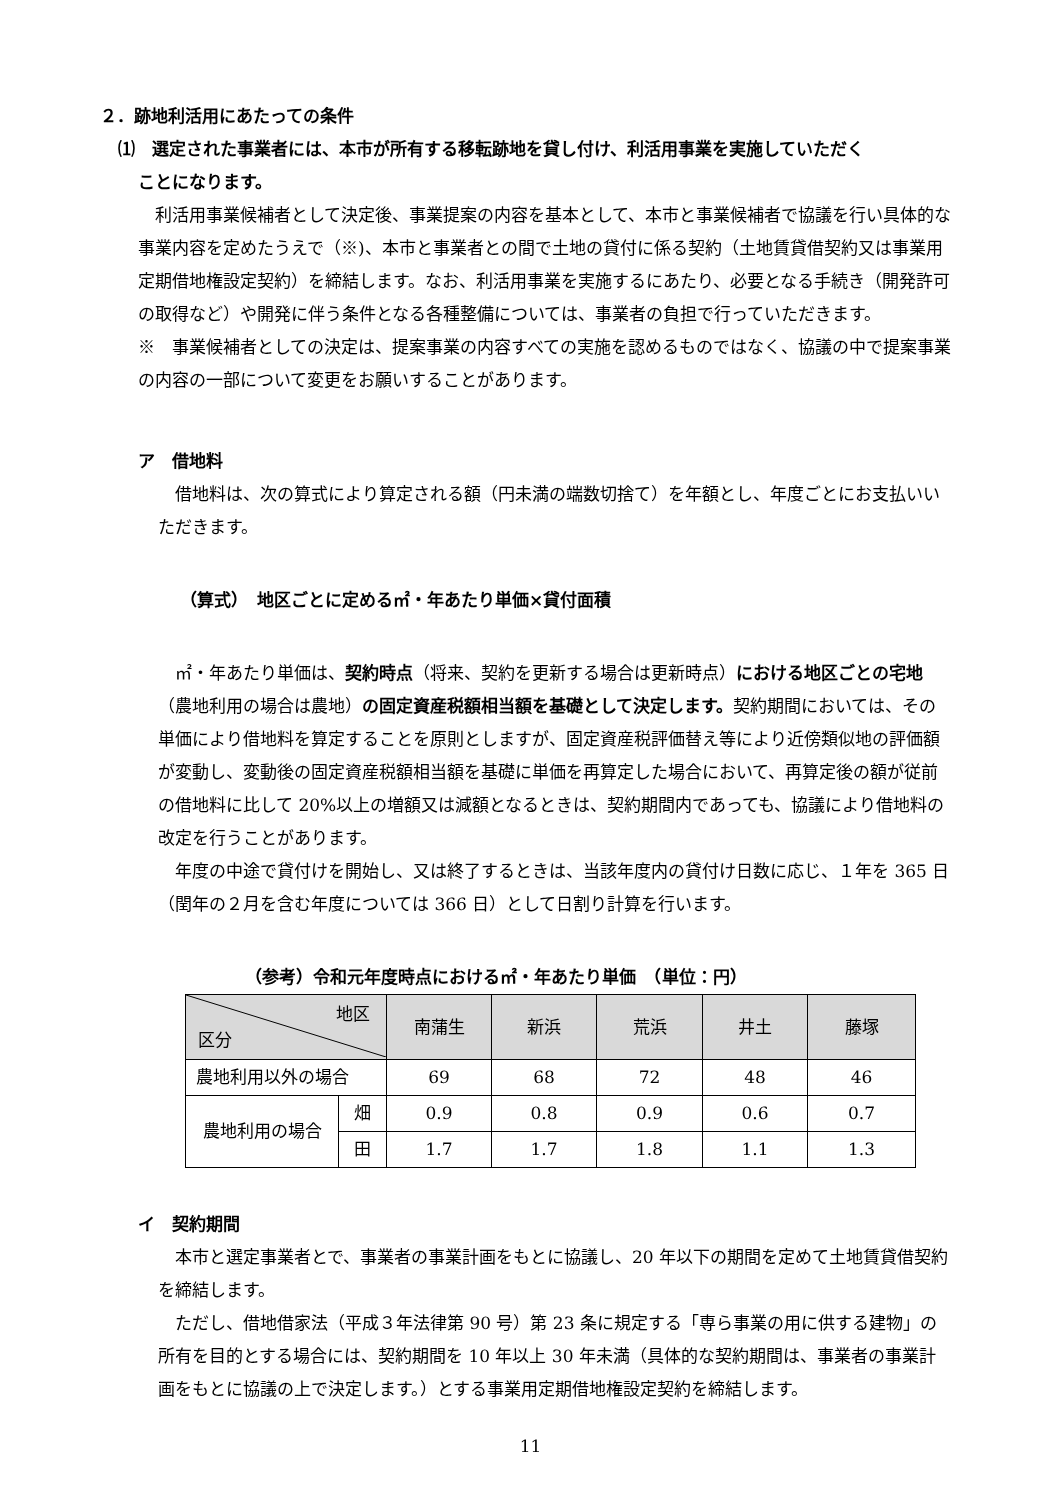２．跡地利活用にあたっての条件
⑴　選定された事業者には、本市が所有する移転跡地を貸し付け、利活用事業を実施していただく
ことになります。
　利活用事業候補者として決定後、事業提案の内容を基本として、本市と事業候補者で協議を行い具体的な事業内容を定めたうえで（※)、本市と事業者との間で土地の貸付に係る契約（土地賃貸借契約又は事業用定期借地権設定契約）を締結します。なお、利活用事業を実施するにあたり、必要となる手続き（開発許可の取得など）や開発に伴う条件となる各種整備については、事業者の負担で行っていただきます。
※　事業候補者としての決定は、提案事業の内容すべての実施を認めるものではなく、協議の中で提案事業の内容の一部について変更をお願いすることがあります。
ア　借地料
　借地料は、次の算式により算定される額（円未満の端数切捨て）を年額とし、年度ごとにお支払いいただきます。
（算式）　地区ごとに定める㎡・年あたり単価×貸付面積
　㎡・年あたり単価は、契約時点（将来、契約を更新する場合は更新時点）における地区ごとの宅地（農地利用の場合は農地）の固定資産税額相当額を基礎として決定します。契約期間においては、その単価により借地料を算定することを原則としますが、固定資産税評価替え等により近傍類似地の評価額が変動し、変動後の固定資産税額相当額を基礎に単価を再算定した場合において、再算定後の額が従前の借地料に比して 20%以上の増額又は減額となるときは、契約期間内であっても、協議により借地料の改定を行うことがあります。
　年度の中途で貸付けを開始し、又は終了するときは、当該年度内の貸付け日数に応じ、１年を 365 日（閏年の２月を含む年度については 366 日）として日割り計算を行います。
（参考）令和元年度時点における㎡・年あたり単価　（単位：円）
| 地区 区分 | | 南蒲生 | 新浜 | 荒浜 | 井土 | 藤塚 |
| --- | --- | --- | --- | --- | --- | --- |
| 農地利用以外の場合 | | 69 | 68 | 72 | 48 | 46 |
| 農地利用の場合 | 畑 | 0.9 | 0.8 | 0.9 | 0.6 | 0.7 |
| | 田 | 1.7 | 1.7 | 1.8 | 1.1 | 1.3 |
イ　契約期間
　本市と選定事業者とで、事業者の事業計画をもとに協議し、20 年以下の期間を定めて土地賃貸借契約を締結します。
　ただし、借地借家法（平成３年法律第 90 号）第 23 条に規定する「専ら事業の用に供する建物」の所有を目的とする場合には、契約期間を 10 年以上 30 年未満（具体的な契約期間は、事業者の事業計画をもとに協議の上で決定します。）とする事業用定期借地権設定契約を締結します。
11